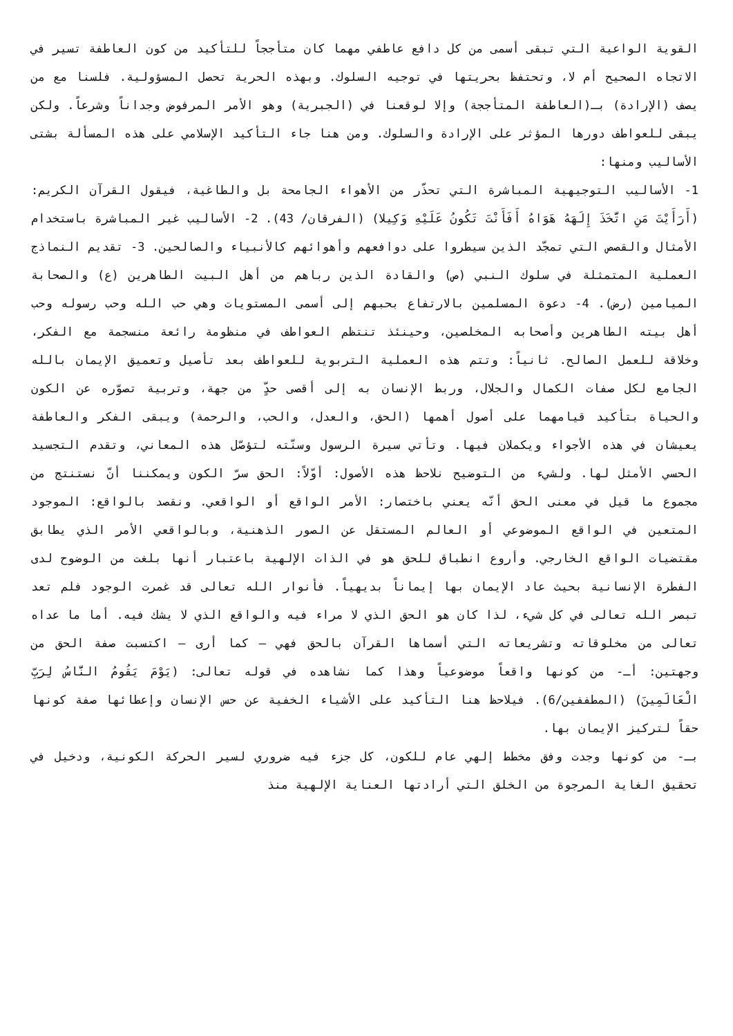القوية الواعية التي تبقى أسمى من كل دافع عاطفي مهما كان متأججاً للتأكيد من كون العاطفة تسير في الاتجاه الصحيح أم لا، وتحتفظ بحريتها في توجيه السلوك. وبهذه الحرية تحصل المسؤولية. فلسنا مع من يصف (الإرادة) بـ(العاطفة المتأججة) وإلا لوقعنا في (الجبرية) وهو الأمر المرفوض وجداناً وشرعاً. ولكن يبقى للعواطف دورها المؤثر على الإرادة والسلوك. ومن هنا جاء التأكيد الإسلامي على هذه المسألة بشتى الأساليب ومنها:
1- الأساليب التوجيهية المباشرة التي تحذّر من الأهواء الجامحة بل والطاغية، فيقول القرآن الكريم: (أَرَأَيْتَ مَنِ اتَّخَذَ إِلَهَهُ هَوَاهُ أَفَأَنْتَ تَكُونُ عَلَيْهِ وَكِيلا) (الفرقان/ 43). 2- الأساليب غير المباشرة باستخدام الأمثال والقصص التي تمجّد الذين سيطروا على دوافعهم وأهوائهم كالأنبياء والصالحين. 3- تقديم النماذج العملية المتمثلة في سلوك النبي (ص) والقادة الذين رباهم من أهل البيت الطاهرين (ع) والصحابة الميامين (رض). 4- دعوة المسلمين بالارتفاع بحبهم إلى أسمى المستويات وهي حب الله وحب رسوله وحب أهل بيته الطاهرين وأصحابه المخلصين، وحينئذ تنتظم العواطف في منظومة رائعة منسجمة مع الفكر، وخلاقة للعمل الصالح. ثانياً: وتتم هذه العملية التربوية للعواطف بعد تأصيل وتعميق الإيمان بالله الجامع لكل صفات الكمال والجلال، وربط الإنسان به إلى أقصى حدٍّ من جهة، وتربية تصوّره عن الكون والحياة بتأكيد قيامهما على أصول أهمها (الحق، والعدل، والحب، والرحمة) ويبقى الفكر والعاطفة يعيشان في هذه الأجواء ويكملان فيها. وتأتي سيرة الرسول وسنّته لتؤصّل هذه المعاني، وتقدم التجسيد الحسي الأمثل لها. ولشيء من التوضيح نلاحظ هذه الأصول: أوّلاً: الحق سرّ الكون ويمكننا أنّ نستنتج من مجموع ما قيل في معنى الحق أنّه يعني باختصار: الأمر الواقع أو الواقعي. ونقصد بالواقع: الموجود المتعين في الواقع الموضوعي أو العالم المستقل عن الصور الذهنية، وبالواقعي الأمر الذي يطابق مقتضيات الواقع الخارجي. وأروع انطباق للحق هو في الذات الإلهية باعتبار أنها بلغت من الوضوح لدى الفطرة الإنسانية بحيث عاد الإيمان بها إيماناً بديهياً. فأنوار الله تعالى قد غمرت الوجود فلم تعد تبصر الله تعالى في كل شيء، لذا كان هو الحق الذي لا مراء فيه والواقع الذي لا يشك فيه. أما ما عداه تعالى من مخلوقاته وتشريعاته التي أسماها القرآن بالحق فهي – كما أرى – اكتسبت صفة الحق من وجهتين: أـ- من كونها واقعاً موضوعياً وهذا كما نشاهده في قوله تعالى: (يَوْمَ يَقُومُ النَّاسُ لِرَبِّ الْعَالَمِينَ) (المطففين/6). فيلاحظ هنا التأكيد على الأشياء الخفية عن حس الإنسان وإعطائها صفة كونها حقاً لتركيز الإيمان بها.
بـ- من كونها وجدت وفق مخطط إلهي عام للكون، كل جزء فيه ضروري لسير الحركة الكونية، ودخيل في تحقيق الغاية المرجوة من الخلق التي أرادتها العناية الإلهية منذ